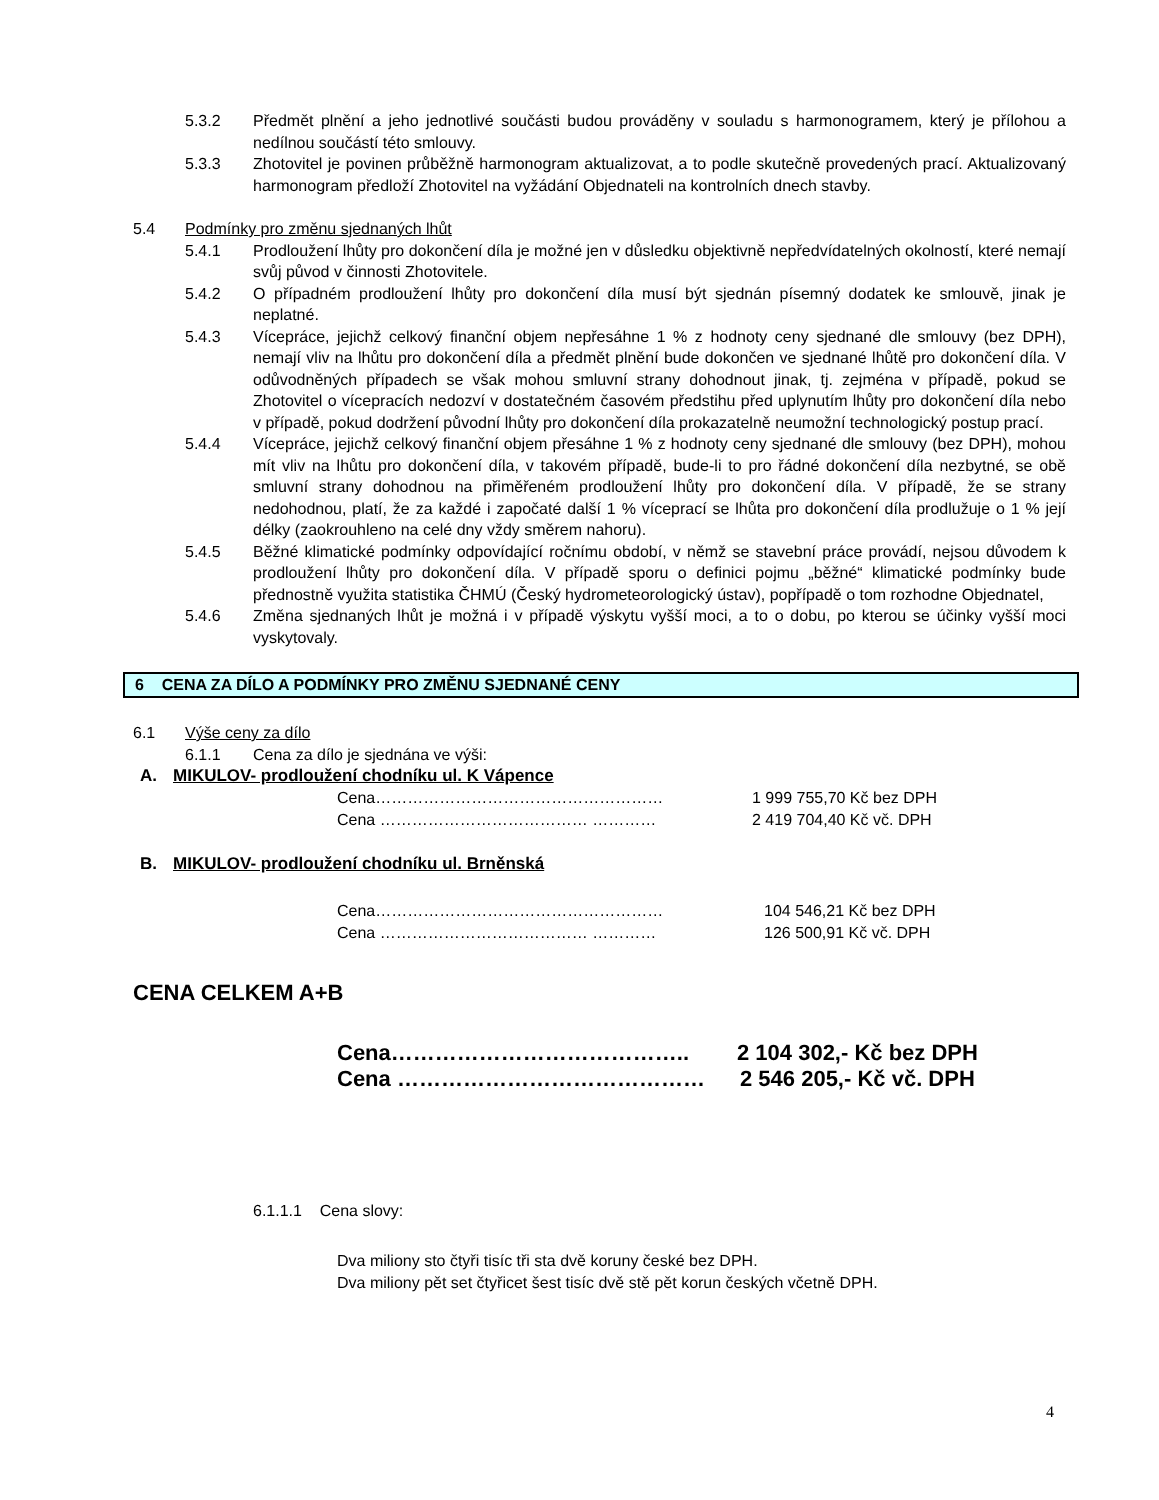5.3.2 Předmět plnění a jeho jednotlivé součásti budou prováděny v souladu s harmonogramem, který je přílohou a nedílnou součástí této smlouvy.
5.3.3 Zhotovitel je povinen průběžně harmonogram aktualizovat, a to podle skutečně provedených prací. Aktualizovaný harmonogram předloží Zhotovitel na vyžádání Objednateli na kontrolních dnech stavby.
5.4 Podmínky pro změnu sjednaných lhůt
5.4.1 Prodloužení lhůty pro dokončení díla je možné jen v důsledku objektivně nepředvídatelných okolností, které nemají svůj původ v činnosti Zhotovitele.
5.4.2 O případném prodloužení lhůty pro dokončení díla musí být sjednán písemný dodatek ke smlouvě, jinak je neplatné.
5.4.3 Vícepráce, jejichž celkový finanční objem nepřesáhne 1 % z hodnoty ceny sjednané dle smlouvy (bez DPH), nemají vliv na lhůtu pro dokončení díla a předmět plnění bude dokončen ve sjednané lhůtě pro dokončení díla. V odůvodněných případech se však mohou smluvní strany dohodnout jinak, tj. zejména v případě, pokud se Zhotovitel o vícepracích nedozví v dostatečném časovém předstihu před uplynutím lhůty pro dokončení díla nebo v případě, pokud dodržení původní lhůty pro dokončení díla prokazatelně neumožní technologický postup prací.
5.4.4 Vícepráce, jejichž celkový finanční objem přesáhne 1 % z hodnoty ceny sjednané dle smlouvy (bez DPH), mohou mít vliv na lhůtu pro dokončení díla, v takovém případě, bude-li to pro řádné dokončení díla nezbytné, se obě smluvní strany dohodnou na přiměřeném prodloužení lhůty pro dokončení díla. V případě, že se strany nedohodnou, platí, že za každé i započaté další 1 % víceprací se lhůta pro dokončení díla prodlužuje o 1 % její délky (zaokrouhleno na celé dny vždy směrem nahoru).
5.4.5 Běžné klimatické podmínky odpovídající ročnímu období, v němž se stavební práce provádí, nejsou důvodem k prodloužení lhůty pro dokončení díla. V případě sporu o definici pojmu „běžné“ klimatické podmínky bude přednostně využita statistika ČHMÚ (Český hydrometeorologický ústav), popřípadě o tom rozhodne Objednatel,
5.4.6 Změna sjednaných lhůt je možná i v případě výskytu vyšší moci, a to o dobu, po kterou se účinky vyšší moci vyskytovaly.
6 CENA ZA DÍLO A PODMÍNKY PRO ZMĚNU SJEDNANÉ CENY
6.1 Výše ceny za dílo
6.1.1 Cena za dílo je sjednána ve výši:
A. MIKULOV- prodloužení chodníku ul. K Vápence
Cena……………………………………………… 1 999 755,70 Kč bez DPH
Cena ………………………………… ………… 2 419 704,40 Kč vč. DPH
B. MIKULOV- prodloužení chodníku ul. Brněnská
Cena……………………………………………… 104 546,21 Kč bez DPH
Cena ………………………………… ………… 126 500,91 Kč vč. DPH
CENA CELKEM A+B
Cena………………………………….. 2 104 302,- Kč bez DPH
Cena …………………………………… 2 546 205,- Kč vč. DPH
6.1.1.1 Cena slovy:
Dva miliony sto čtyři tisíc tři sta dvě koruny české bez DPH.
Dva miliony pět set čtyřicet šest tisíc dvě stě pět korun českých včetně DPH.
4